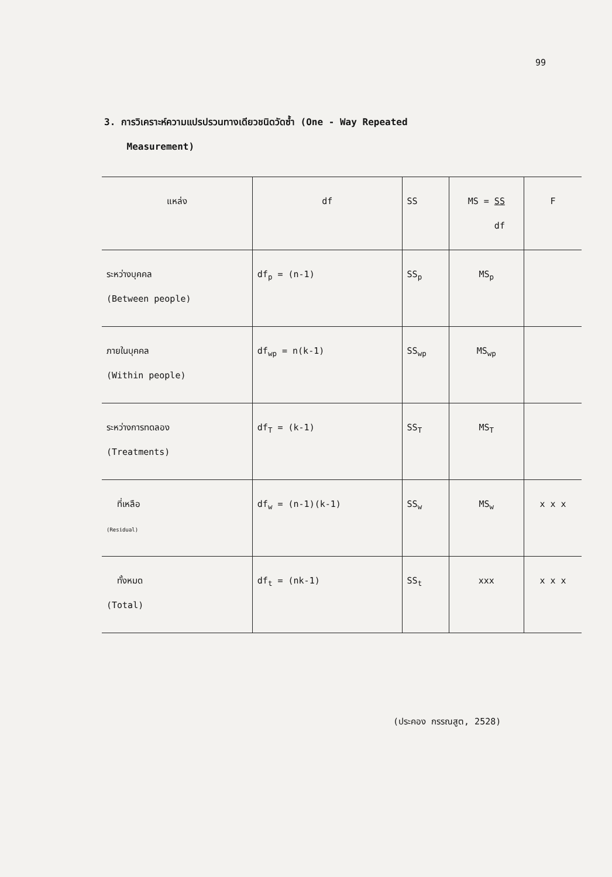99
3. การวิเคราะห์ความแปรปรวนทางเดียวชนิดวัดซ้ำ (One - Way Repeated
Measurement)
| แหล่ง | df | SS | MS = SS df | F |
| --- | --- | --- | --- | --- |
| ระหว่างบุคคล (Between people) | df<sub>p</sub> = (n-1) | SS<sub>p</sub> | MS<sub>p</sub> | |
| ภายในบุคคล (Within people) | df<sub>wp</sub> = n(k-1) | SS<sub>wp</sub> | MS<sub>wp</sub> | |
| ระหว่างการทดลอง (Treatments) | df<sub>T</sub> = (k-1) | SS<sub>T</sub> | MS<sub>T</sub> | |
| ที่เหลือ (Residual) | df<sub>w</sub> = (n-1)(k-1) | SS<sub>w</sub> | MS<sub>w</sub> | x x x |
| ทั้งหมด (Total) | df<sub>t</sub> = (nk-1) | SS<sub>t</sub> | xxx | x x x |
(ประคอง กรรณสูต, 2528)